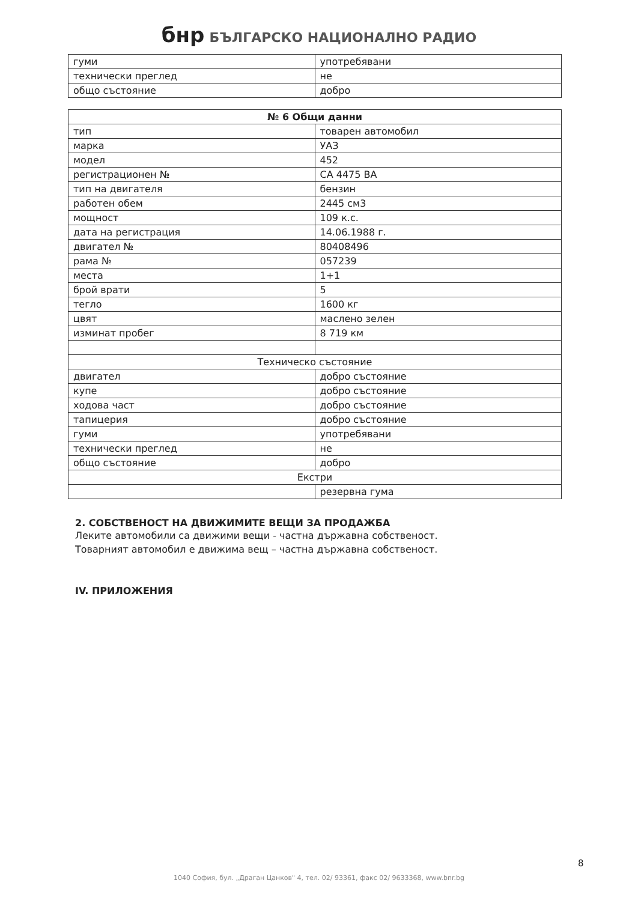бнр БЪЛГАРСКО НАЦИОНАЛНО РАДИО
| гуми | употребявани |
| технически преглед | не |
| общо състояние | добро |
| № 6 Общи данни | |
| тип | товарен автомобил |
| марка | УАЗ |
| модел | 452 |
| регистрационен № | СА 4475 ВА |
| тип на двигателя | бензин |
| работен обем | 2445 см3 |
| мощност | 109 к.с. |
| дата на регистрация | 14.06.1988 г. |
| двигател № | 80408496 |
| рама № | 057239 |
| места | 1+1 |
| брой врати | 5 |
| тегло | 1600 кг |
| цвят | маслено зелен |
| изминат пробег | 8 719 км |
| Техническо състояние | |
| двигател | добро състояние |
| купе | добро състояние |
| ходова част | добро състояние |
| тапицерия | добро състояние |
| гуми | употребявани |
| технически преглед | не |
| общо състояние | добро |
| Екстри | |
| | резервна гума |
2. СОБСТВЕНОСТ НА ДВИЖИМИТЕ ВЕЩИ ЗА ПРОДАЖБА
Леките автомобили са движими вещи - частна държавна собственост.
Товарният автомобил е движима вещ – частна държавна собственост.
IV. ПРИЛОЖЕНИЯ
8
1040 София, бул. „Драган Цанков" 4, тел. 02/ 93361, факс 02/ 9633368, www.bnr.bg